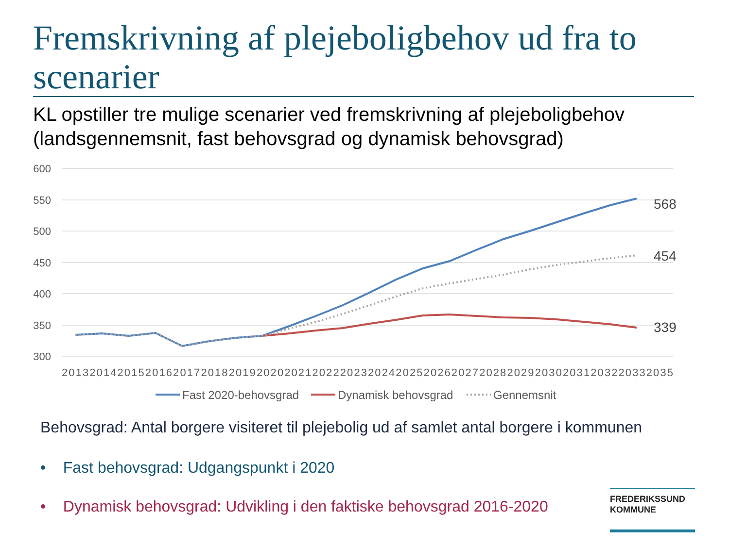Fremskrivning af plejeboligbehov ud fra to scenarier
KL opstiller tre mulige scenarier ved fremskrivning af plejeboligbehov
(landsgennemsnit, fast behovsgrad og dynamisk behovsgrad)
600
550
500
450
400
350
300
2013201420152016201720182019202020212022202320242025202620272028202920302031203220332035
568
454
339
Fast 2020-behovsgrad
Dynamisk behovsgrad
Gennemsnit
Behovsgrad: Antal borgere visiteret til plejebolig ud af samlet antal borgere i kommunen
• Fast behovsgrad: Udgangspunkt i 2020
• Dynamisk behovsgrad: Udvikling i den faktiske behovsgrad 2016-2020
FREDERIKSSUND
KOMMUNE